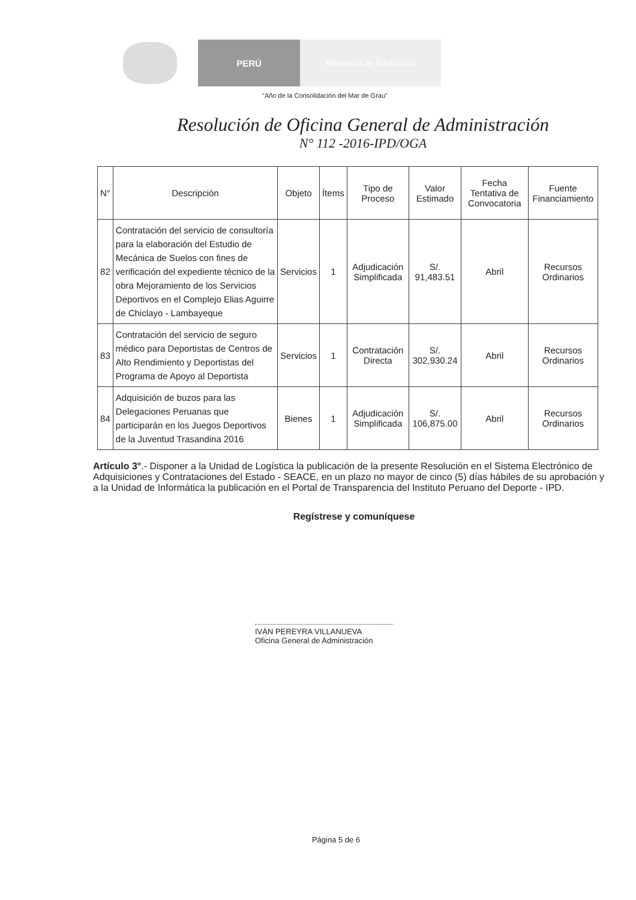PERÚ Ministerio de Educación
"Año de la Consolidación del Mar de Grau"
Resolución de Oficina General de Administración
N° 112 -2016-IPD/OGA
| N° | Descripción | Objeto | Ítems | Tipo de Proceso | Valor Estimado | Fecha Tentativa de Convocatoria | Fuente Financiamiento |
| --- | --- | --- | --- | --- | --- | --- | --- |
| 82 | Contratación del servicio de consultoría para la elaboración del Estudio de Mecánica de Suelos con fines de verificación del expediente técnico de la obra Mejoramiento de los Servicios Deportivos en el Complejo Elias Aguirre de Chiclayo - Lambayeque | Servicios | 1 | Adjudicación Simplificada | S/. 91,483.51 | Abril | Recursos Ordinarios |
| 83 | Contratación del servicio de seguro médico para Deportistas de Centros de Alto Rendimiento y Deportistas del Programa de Apoyo al Deportista | Servicios | 1 | Contratación Directa | S/. 302,930.24 | Abril | Recursos Ordinarios |
| 84 | Adquisición de buzos para las Delegaciones Peruanas que participarán en los Juegos Deportivos de la Juventud Trasandina 2016 | Bienes | 1 | Adjudicación Simplificada | S/. 106,875.00 | Abril | Recursos Ordinarios |
Artículo 3°.- Disponer a la Unidad de Logística la publicación de la presente Resolución en el Sistema Electrónico de Adquisiciones y Contrataciones del Estado - SEACE, en un plazo no mayor de cinco (5) días hábiles de su aprobación y a la Unidad de Informática la publicación en el Portal de Transparencia del Instituto Peruano del Deporte - IPD.
Regístrese y comuníquese
IVÁN PEREYRA VILLANUEVA
Oficina General de Administración
Página 5 de 6